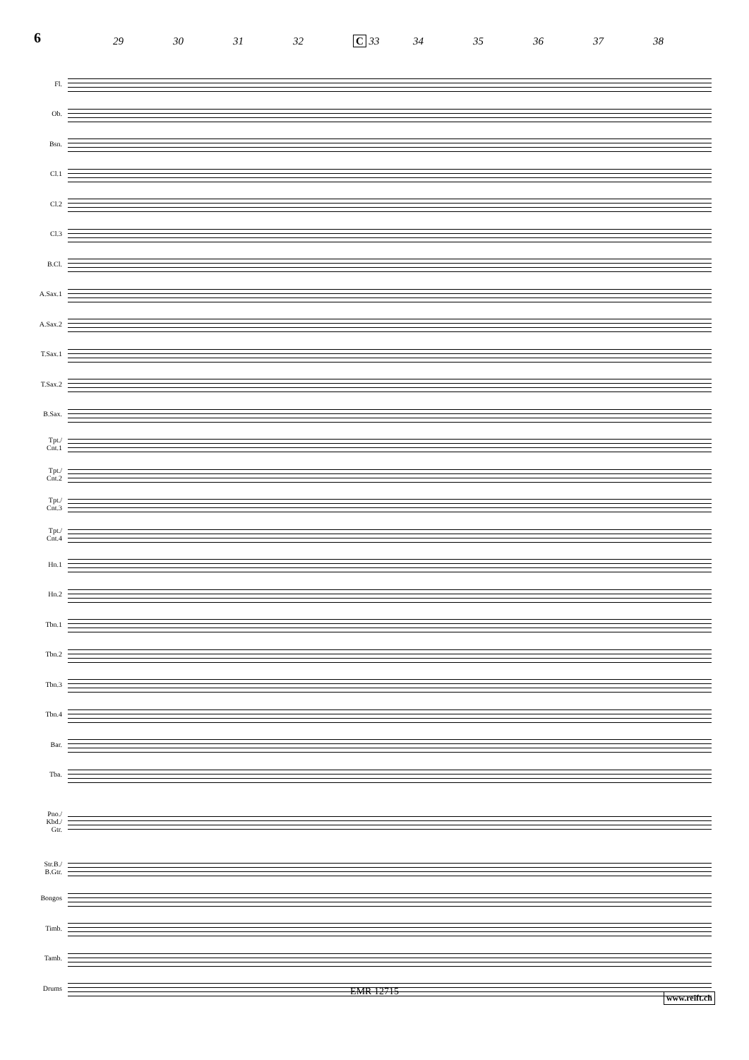6
29 30 31 32 C 33 34 35 36 37 38
Fl.
Ob.
Bsn.
Cl.1
Cl.2
Cl.3
B.Cl.
A.Sax.1
A.Sax.2
T.Sax.1
T.Sax.2
B.Sax.
Tpt./
Cnt.1
Tpt./
Cnt.2
Tpt./
Cnt.3
Tpt./
Cnt.4
Hn.1
Hn.2
Tbn.1
Tbn.2
Tbn.3
Tbn.4
Bar.
Tba.
Pno./
Kbd./
Gtr.
Str.B./
B.Gtr.
Bongos
Timb.
Tamb.
Drums
Ebm Ebm Abm/B Ab E7 Bb7 Ebm Fm/Eb fp mf cresc. p H.H. RIDE CRASH (3) (2) 2
EMR 12715 www.reift.ch